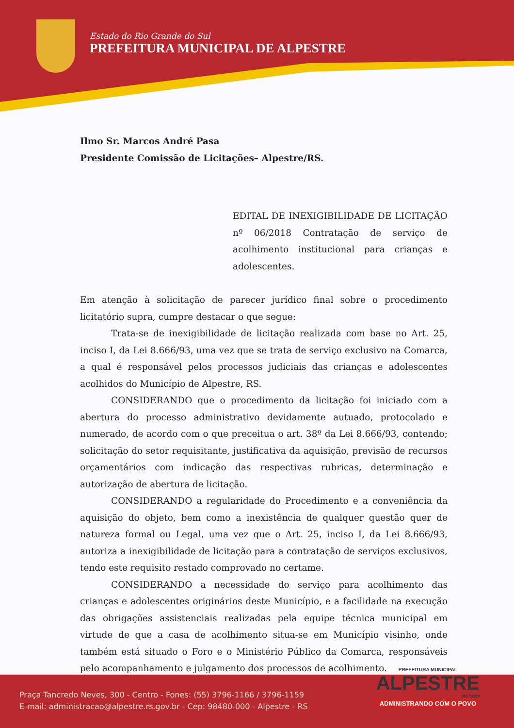Estado do Rio Grande do Sul
PREFEITURA MUNICIPAL DE ALPESTRE
Ilmo Sr. Marcos André Pasa
Presidente Comissão de Licitações– Alpestre/RS.
EDITAL DE INEXIGIBILIDADE DE LICITAÇÃO nº 06/2018 Contratação de serviço de acolhimento institucional para crianças e adolescentes.
Em atenção à solicitação de parecer jurídico final sobre o procedimento licitatório supra, cumpre destacar o que segue:
Trata-se de inexigibilidade de licitação realizada com base no Art. 25, inciso I, da Lei 8.666/93, uma vez que se trata de serviço exclusivo na Comarca, a qual é responsável pelos processos judiciais das crianças e adolescentes acolhidos do Município de Alpestre, RS.
CONSIDERANDO que o procedimento da licitação foi iniciado com a abertura do processo administrativo devidamente autuado, protocolado e numerado, de acordo com o que preceitua o art. 38º da Lei 8.666/93, contendo; solicitação do setor requisitante, justificativa da aquisição, previsão de recursos orçamentários com indicação das respectivas rubricas, determinação e autorização de abertura de licitação.
CONSIDERANDO a regularidade do Procedimento e a conveniência da aquisição do objeto, bem como a inexistência de qualquer questão quer de natureza formal ou Legal, uma vez que o Art. 25, inciso I, da Lei 8.666/93, autoriza a inexigibilidade de licitação para a contratação de serviços exclusivos, tendo este requisito restado comprovado no certame.
CONSIDERANDO a necessidade do serviço para acolhimento das crianças e adolescentes originários deste Município, e a facilidade na execução das obrigações assistenciais realizadas pela equipe técnica municipal em virtude de que a casa de acolhimento situa-se em Município visinho, onde também está situado o Foro e o Ministério Público da Comarca, responsáveis pelo acompanhamento e julgamento dos processos de acolhimento.
Praça Tancredo Neves, 300 - Centro - Fones: (55) 3796-1166 / 3796-1159
E-mail: administracao@alpestre.rs.gov.br - Cep: 98480-000 - Alpestre - RS
PREFEITURA MUNICIPAL
ALPESTRE
2017/2020
ADMINISTRANDO COM O POVO